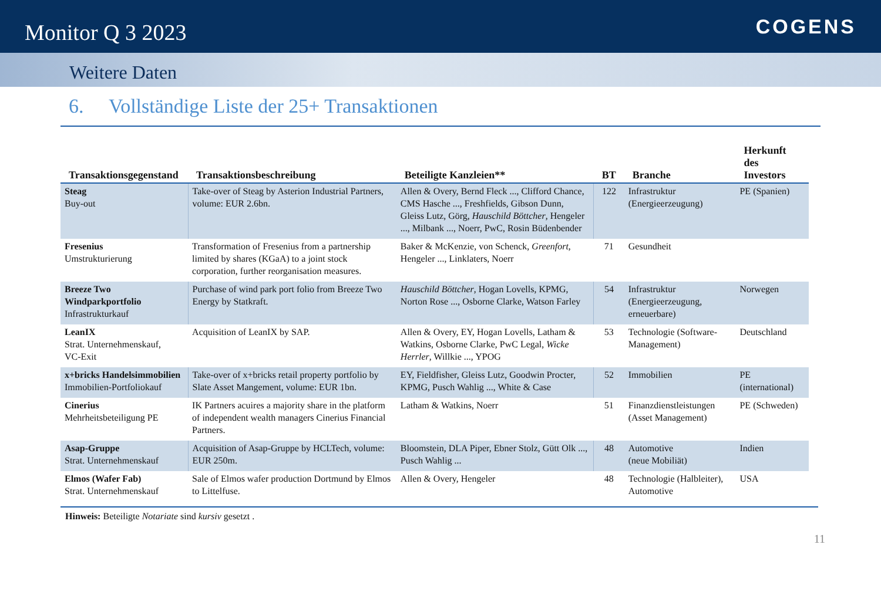Monitor Q 3 2023
COGENS
Weitere Daten
6. Vollständige Liste der 25+ Transaktionen
| Transaktionsgegenstand | Transaktionsbeschreibung | Beteiligte Kanzleien** | BT | Branche | Herkunft des Investors |
| --- | --- | --- | --- | --- | --- |
| Steag Buy-out | Take-over of Steag by Asterion Industrial Partners, volume: EUR 2.6bn. | Allen & Overy, Bernd Fleck ..., Clifford Chance, CMS Hasche ..., Freshfields, Gibson Dunn, Gleiss Lutz, Görg, Hauschild Böttcher , Hengeler ..., Milbank ..., Noerr, PwC, Rosin Büdenbender | 122 | Infrastruktur (Energieerzeugung) | PE (Spanien) |
| Fresenius Umstrukturierung | Transformation of Fresenius from a partnership limited by shares (KGaA) to a joint stock corporation, further reorganisation measures. | Baker & McKenzie, von Schenck, Greenfort , Hengeler ..., Linklaters, Noerr | 71 | Gesundheit | |
| Breeze Two Windparkportfolio Infrastrukturkauf | Purchase of wind park port folio from Breeze Two Energy by Statkraft. | Hauschild Böttcher , Hogan Lovells, KPMG, Norton Rose ..., Osborne Clarke, Watson Farley | 54 | Infrastruktur (Energieerzeugung, erneuerbare) | Norwegen |
| LeanIX Strat. Unternehmenskauf, VC-Exit | Acquisition of LeanIX by SAP. | Allen & Overy, EY, Hogan Lovells, Latham & Watkins, Osborne Clarke, PwC Legal, Wicke Herrler , Willkie ..., YPOG | 53 | Technologie (Software-Management) | Deutschland |
| x+bricks Handelsimmobilien Immobilien-Portfoliokauf | Take-over of x+bricks retail property portfolio by Slate Asset Mangement, volume: EUR 1bn. | EY, Fieldfisher, Gleiss Lutz, Goodwin Procter, KPMG, Pusch Wahlig ..., White & Case | 52 | Immobilien | PE (international) |
| Cinerius Mehrheitsbeteiligung PE | IK Partners acuires a majority share in the platform of independent wealth managers Cinerius Financial Partners. | Latham & Watkins, Noerr | 51 | Finanzdienstleistungen (Asset Management) | PE (Schweden) |
| Asap-Gruppe Strat. Unternehmenskauf | Acquisition of Asap-Gruppe by HCLTech, volume: EUR 250m. | Bloomstein, DLA Piper, Ebner Stolz, Gütt Olk ..., Pusch Wahlig ... | 48 | Automotive (neue Mobiliät) | Indien |
| Elmos (Wafer Fab) Strat. Unternehmenskauf | Sale of Elmos wafer production Dortmund by Elmos to Littelfuse. | Allen & Overy, Hengeler | 48 | Technologie (Halbleiter), Automotive | USA |
Hinweis: Beteiligte Notariate sind kursiv gesetzt .
11